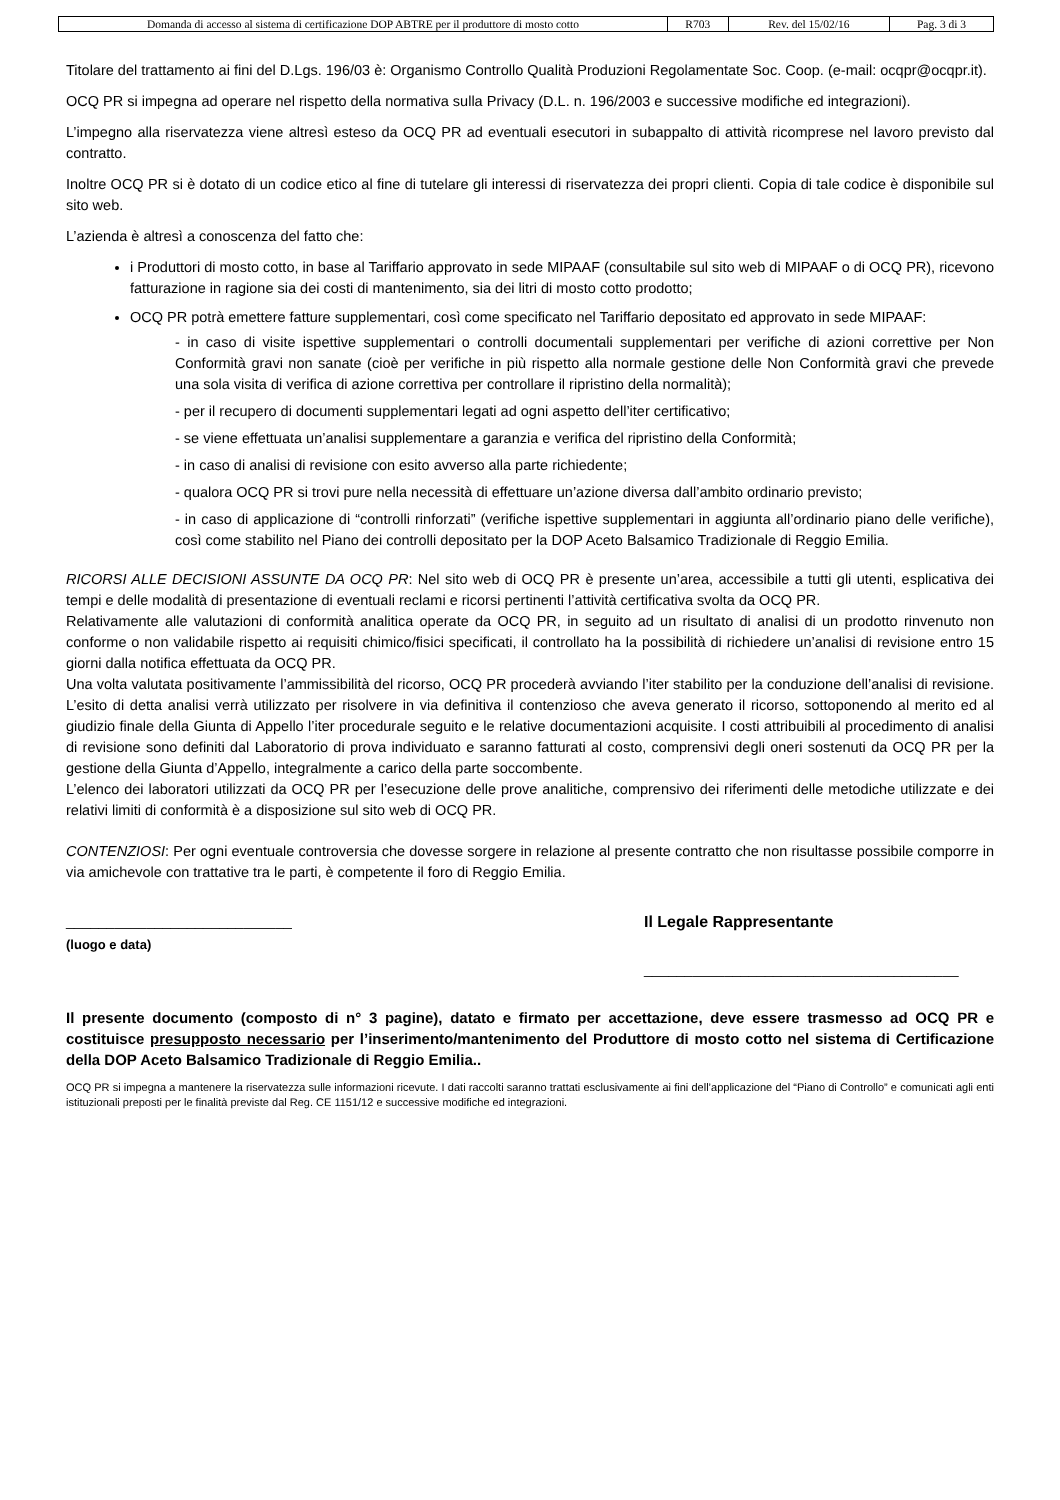| Domanda di accesso al sistema di certificazione DOP ABTRE per il produttore di mosto cotto | R703 | Rev. del 15/02/16 | Pag. 3 di 3 |
Titolare del trattamento ai fini del D.Lgs. 196/03 è: Organismo Controllo Qualità Produzioni Regolamentate Soc. Coop. (e-mail: ocqpr@ocqpr.it).
OCQ PR si impegna ad operare nel rispetto della normativa sulla Privacy (D.L. n. 196/2003 e successive modifiche ed integrazioni).
L’impegno alla riservatezza viene altresì esteso da OCQ PR ad eventuali esecutori in subappalto di attività ricomprese nel lavoro previsto dal contratto.
Inoltre OCQ PR si è dotato di un codice etico al fine di tutelare gli interessi di riservatezza dei propri clienti. Copia di tale codice è disponibile sul sito web.
L’azienda è altresì a conoscenza del fatto che:
i Produttori di mosto cotto, in base al Tariffario approvato in sede MIPAAF (consultabile sul sito web di MIPAAF o di OCQ PR), ricevono fatturazione in ragione sia dei costi di mantenimento, sia dei litri di mosto cotto prodotto;
OCQ PR potrà emettere fatture supplementari, così come specificato nel Tariffario depositato ed approvato in sede MIPAAF:
- in caso di visite ispettive supplementari o controlli documentali supplementari per verifiche di azioni correttive per Non Conformità gravi non sanate (cioè per verifiche in più rispetto alla normale gestione delle Non Conformità gravi che prevede una sola visita di verifica di azione correttiva per controllare il ripristino della normalità);
- per il recupero di documenti supplementari legati ad ogni aspetto dell’iter certificativo;
- se viene effettuata un’analisi supplementare a garanzia e verifica del ripristino della Conformità;
- in caso di analisi di revisione con esito avverso alla parte richiedente;
- qualora OCQ PR si trovi pure nella necessità di effettuare un’azione diversa dall’ambito ordinario previsto;
- in caso di applicazione di “controlli rinforzati” (verifiche ispettive supplementari in aggiunta all’ordinario piano delle verifiche), così come stabilito nel Piano dei controlli depositato per la DOP Aceto Balsamico Tradizionale di Reggio Emilia.
RICORSI ALLE DECISIONI ASSUNTE DA OCQ PR: Nel sito web di OCQ PR è presente un’area, accessibile a tutti gli utenti, esplicativa dei tempi e delle modalità di presentazione di eventuali reclami e ricorsi pertinenti l’attività certificativa svolta da OCQ PR.
Relativamente alle valutazioni di conformità analitica operate da OCQ PR, in seguito ad un risultato di analisi di un prodotto rinvenuto non conforme o non validabile rispetto ai requisiti chimico/fisici specificati, il controllato ha la possibilità di richiedere un’analisi di revisione entro 15 giorni dalla notifica effettuata da OCQ PR.
Una volta valutata positivamente l’ammissibilità del ricorso, OCQ PR procederà avviando l’iter stabilito per la conduzione dell’analisi di revisione. L’esito di detta analisi verrà utilizzato per risolvere in via definitiva il contenzioso che aveva generato il ricorso, sottoponendo al merito ed al giudizio finale della Giunta di Appello l’iter procedurale seguito e le relative documentazioni acquisite. I costi attribuibili al procedimento di analisi di revisione sono definiti dal Laboratorio di prova individuato e saranno fatturati al costo, comprensivi degli oneri sostenuti da OCQ PR per la gestione della Giunta d’Appello, integralmente a carico della parte soccombente.
L’elenco dei laboratori utilizzati da OCQ PR per l’esecuzione delle prove analitiche, comprensivo dei riferimenti delle metodiche utilizzate e dei relativi limiti di conformità è a disposizione sul sito web di OCQ PR.
CONTENZIOSI: Per ogni eventuale controversia che dovesse sorgere in relazione al presente contratto che non risultasse possibile comporre in via amichevole con trattative tra le parti, è competente il foro di Reggio Emilia.
____________________________
(luogo e data)
Il Legale Rappresentante
_______________________________________
Il presente documento (composto di n° 3 pagine), datato e firmato per accettazione, deve essere trasmesso ad OCQ PR e costituisce presupposto necessario per l’inserimento/mantenimento del Produttore di mosto cotto nel sistema di Certificazione della DOP Aceto Balsamico Tradizionale di Reggio Emilia..
OCQ PR si impegna a mantenere la riservatezza sulle informazioni ricevute. I dati raccolti saranno trattati esclusivamente ai fini dell’applicazione del “Piano di Controllo” e comunicati agli enti istituzionali preposti per le finalità previste dal Reg. CE 1151/12 e successive modifiche ed integrazioni.